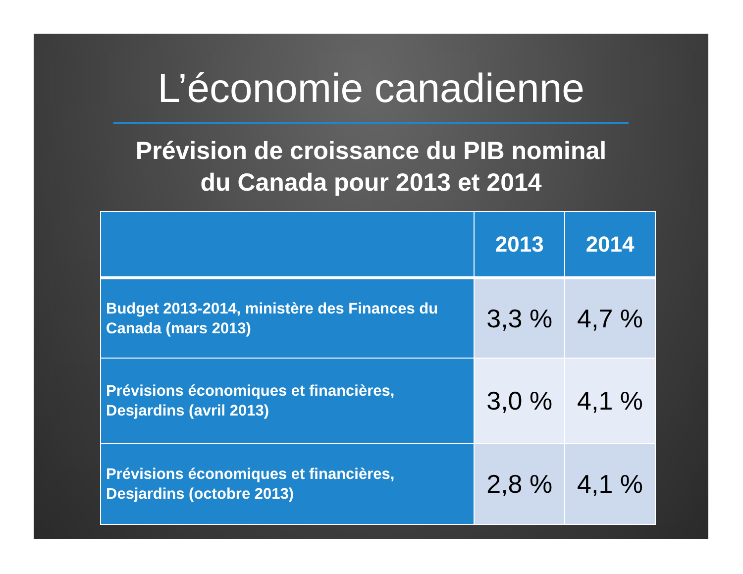L’économie canadienne
Prévision de croissance du PIB nominal
du Canada pour 2013 et 2014
| | 2013 | 2014 |
| --- | --- | --- |
| Budget 2013-2014, ministère des Finances du Canada (mars 2013) | 3,3 % | 4,7 % |
| Prévisions économiques et financières, Desjardins (avril 2013) | 3,0 % | 4,1 % |
| Prévisions économiques et financières, Desjardins (octobre 2013) | 2,8 % | 4,1 % |